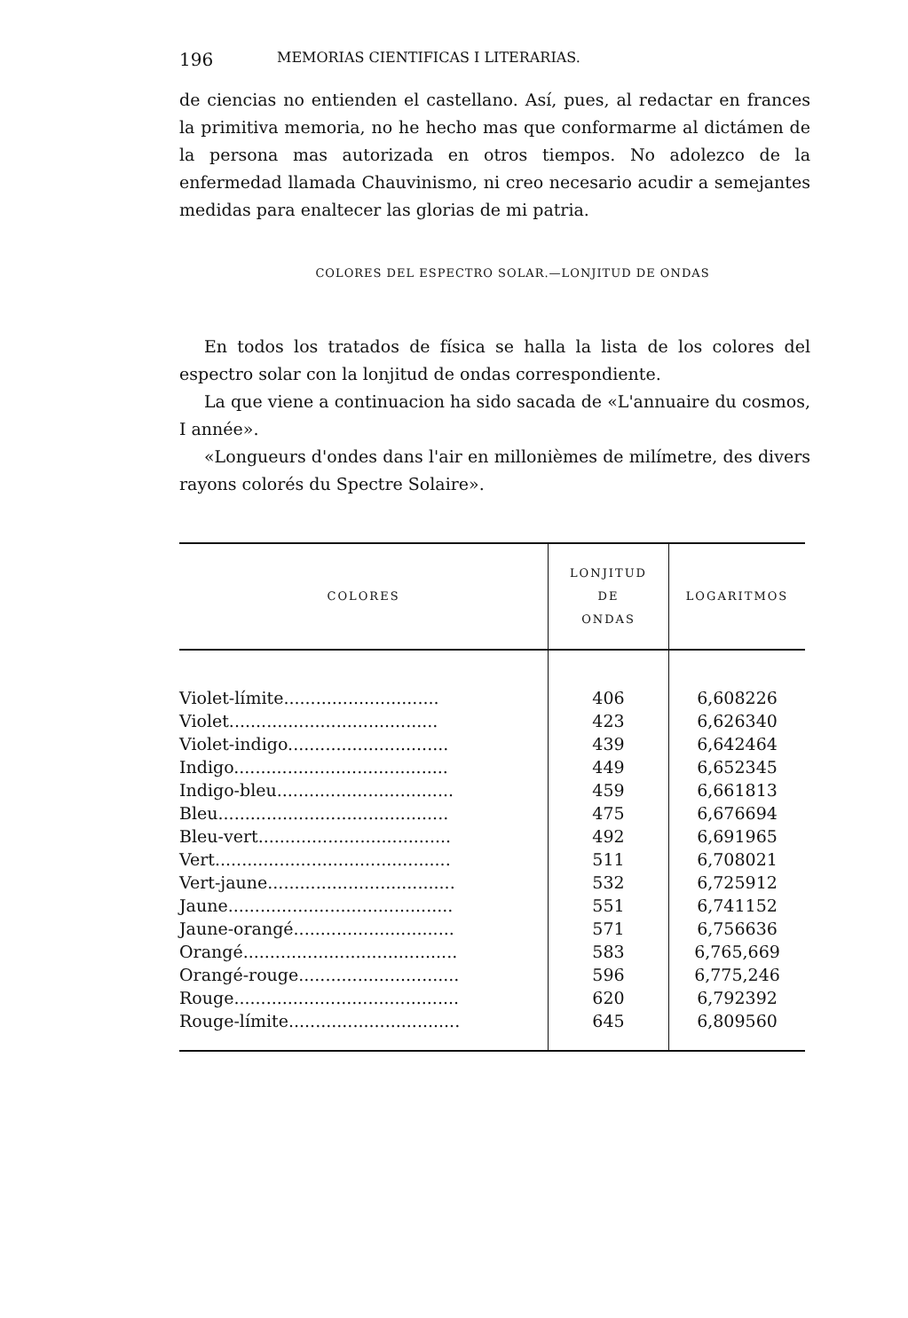196 MEMORIAS CIENTIFICAS I LITERARIAS.
de ciencias no entienden el castellano. Así, pues, al redactar en frances la primitiva memoria, no he hecho mas que conformarme al dictámen de la persona mas autorizada en otros tiempos. No adolezco de la enfermedad llamada Chauvinismo, ni creo necesario acudir a semejantes medidas para enaltecer las glorias de mi patria.
COLORES DEL ESPECTRO SOLAR.—LONJITUD DE ONDAS
En todos los tratados de física se halla la lista de los colores del espectro solar con la lonjitud de ondas correspondiente.
La que viene a continuacion ha sido sacada de «L'annuaire du cosmos, I année».
«Longueurs d'ondes dans l'air en millonièmes de milímetre, des divers rayons colorés du Spectre Solaire».
| COLORES | LONJITUD DE ONDAS | LOGARITMOS |
| --- | --- | --- |
| Violet-límite............................. | 406 | 6,608226 |
| Violet....................................... | 423 | 6,626340 |
| Violet-indigo.............................. | 439 | 6,642464 |
| Indigo........................................ | 449 | 6,652345 |
| Indigo-bleu................................. | 459 | 6,661813 |
| Bleu........................................... | 475 | 6,676694 |
| Bleu-vert.................................... | 492 | 6,691965 |
| Vert............................................ | 511 | 6,708021 |
| Vert-jaune................................... | 532 | 6,725912 |
| Jaune.......................................... | 551 | 6,741152 |
| Jaune-orangé.............................. | 571 | 6,756636 |
| Orangé........................................ | 583 | 6,765,669 |
| Orangé-rouge.............................. | 596 | 6,775,246 |
| Rouge.......................................... | 620 | 6,792392 |
| Rouge-límite................................ | 645 | 6,809560 |